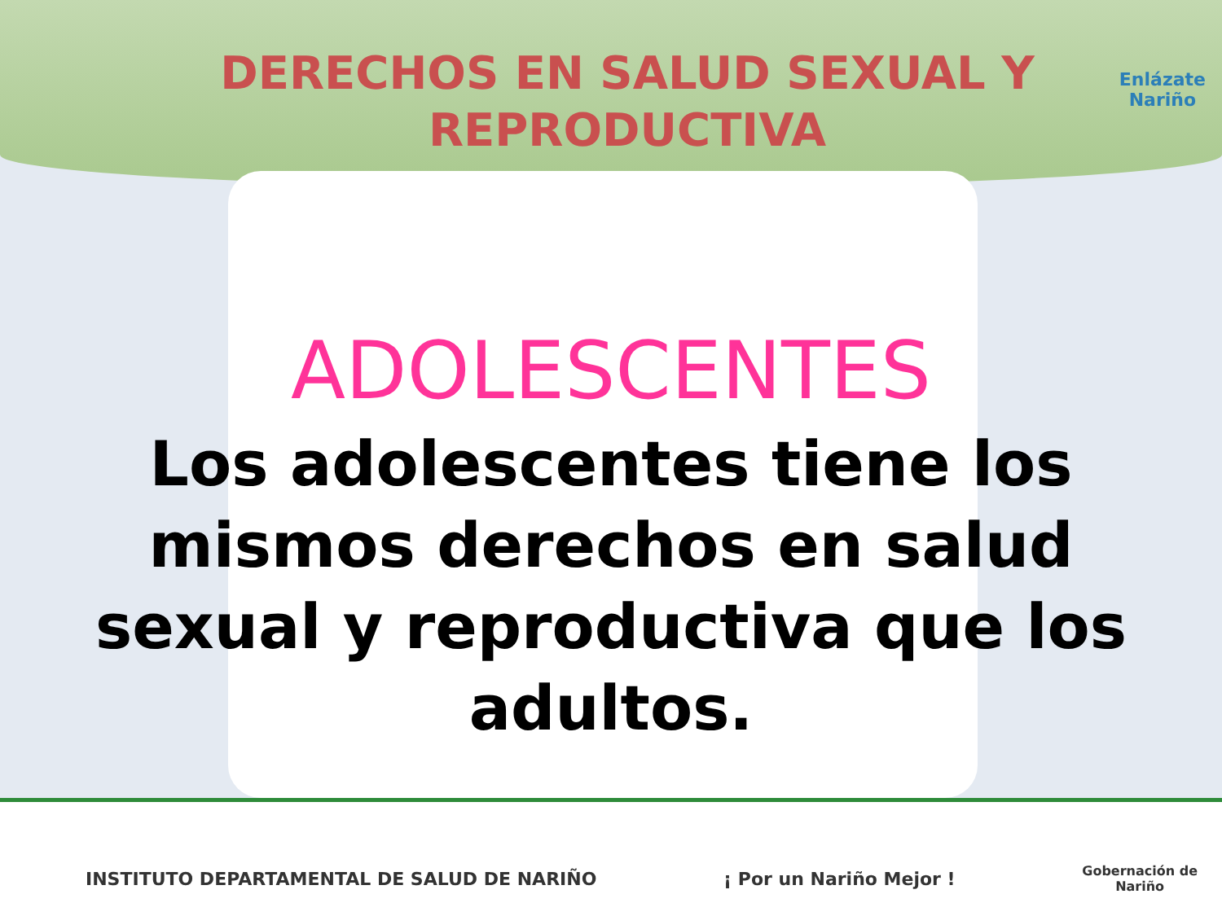DERECHOS EN SALUD SEXUAL Y REPRODUCTIVA
Enlázate
Nariño
ADOLESCENTES
Los adolescentes tiene los mismos derechos en salud sexual y reproductiva que los adultos.
INSTITUTO DEPARTAMENTAL DE SALUD DE NARIÑO ¡ Por un Nariño Mejor ! Gobernación de
Nariño